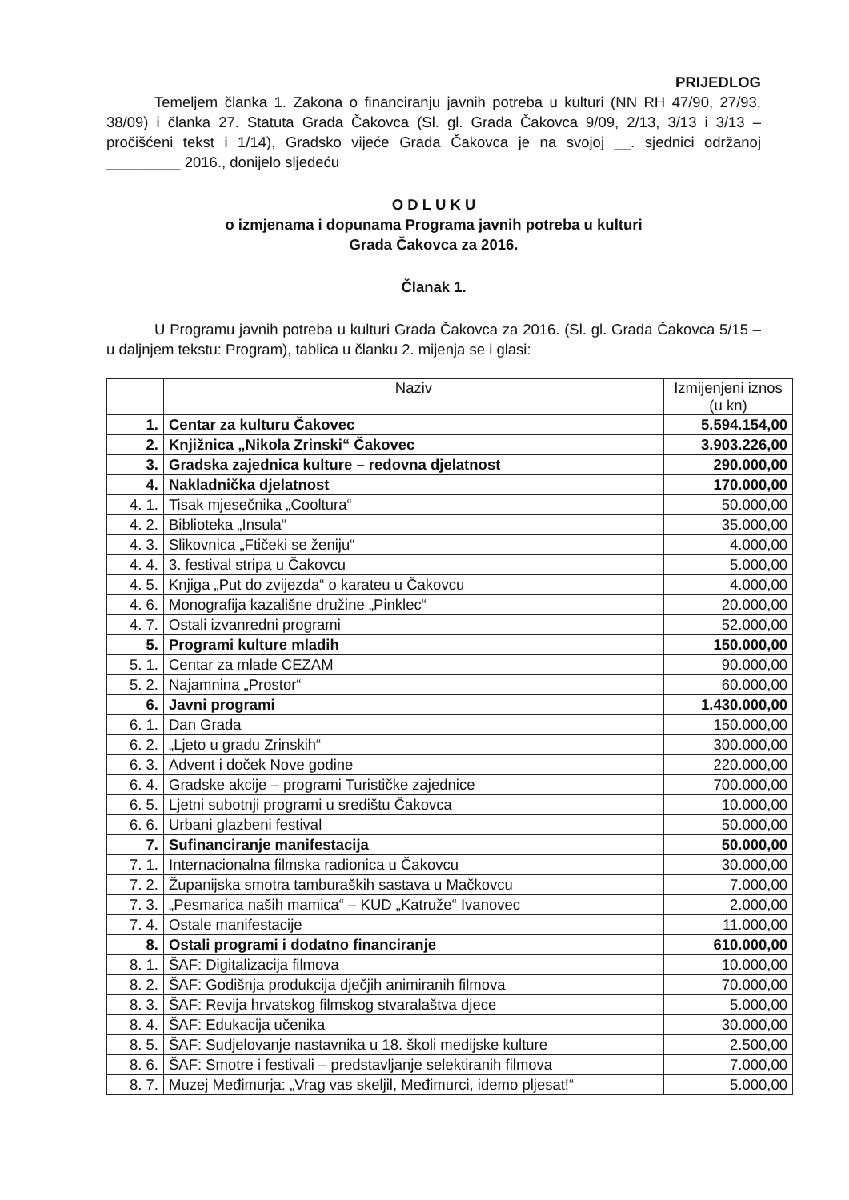PRIJEDLOG
Temeljem članka 1. Zakona o financiranju javnih potreba u kulturi (NN RH 47/90, 27/93, 38/09) i članka 27. Statuta Grada Čakovca (Sl. gl. Grada Čakovca 9/09, 2/13, 3/13 i 3/13 – pročišćeni tekst i 1/14), Gradsko vijeće Grada Čakovca je na svojoj __. sjednici održanoj _________ 2016., donijelo sljedeću
O D L U K U
o izmjenama i dopunama Programa javnih potreba u kulturi
Grada Čakovca za 2016.
Članak 1.
U Programu javnih potreba u kulturi Grada Čakovca za 2016. (Sl. gl. Grada Čakovca 5/15 – u daljnjem tekstu: Program), tablica u članku 2. mijenja se i glasi:
| | Naziv | Izmijenjeni iznos (u kn) |
| --- | --- | --- |
| 1. | Centar za kulturu Čakovec | 5.594.154,00 |
| 2. | Knjižnica „Nikola Zrinski“ Čakovec | 3.903.226,00 |
| 3. | Gradska zajednica kulture – redovna djelatnost | 290.000,00 |
| 4. | Nakladnička djelatnost | 170.000,00 |
| 4. 1. | Tisak mjesečnika „Cooltura“ | 50.000,00 |
| 4. 2. | Biblioteka „Insula“ | 35.000,00 |
| 4. 3. | Slikovnica „Ftičeki se ženiju“ | 4.000,00 |
| 4. 4. | 3. festival stripa u Čakovcu | 5.000,00 |
| 4. 5. | Knjiga „Put do zvijezda“ o karateu u Čakovcu | 4.000,00 |
| 4. 6. | Monografija kazališne družine „Pinklec“ | 20.000,00 |
| 4. 7. | Ostali izvanredni programi | 52.000,00 |
| 5. | Programi kulture mladih | 150.000,00 |
| 5. 1. | Centar za mlade CEZAM | 90.000,00 |
| 5. 2. | Najamnina „Prostor“ | 60.000,00 |
| 6. | Javni programi | 1.430.000,00 |
| 6. 1. | Dan Grada | 150.000,00 |
| 6. 2. | „Ljeto u gradu Zrinskih“ | 300.000,00 |
| 6. 3. | Advent i doček Nove godine | 220.000,00 |
| 6. 4. | Gradske akcije – programi Turističke zajednice | 700.000,00 |
| 6. 5. | Ljetni subotnji programi u središtu Čakovca | 10.000,00 |
| 6. 6. | Urbani glazbeni festival | 50.000,00 |
| 7. | Sufinanciranje manifestacija | 50.000,00 |
| 7. 1. | Internacionalna filmska radionica u Čakovcu | 30.000,00 |
| 7. 2. | Županijska smotra tamburaških sastava u Mačkovcu | 7.000,00 |
| 7. 3. | „Pesmarica naših mamica“ – KUD „Katruže“ Ivanovec | 2.000,00 |
| 7. 4. | Ostale manifestacije | 11.000,00 |
| 8. | Ostali programi i dodatno financiranje | 610.000,00 |
| 8. 1. | ŠAF: Digitalizacija filmova | 10.000,00 |
| 8. 2. | ŠAF: Godišnja produkcija dječjih animiranih filmova | 70.000,00 |
| 8. 3. | ŠAF: Revija hrvatskog filmskog stvaralaštva djece | 5.000,00 |
| 8. 4. | ŠAF: Edukacija učenika | 30.000,00 |
| 8. 5. | ŠAF: Sudjelovanje nastavnika u 18. školi medijske kulture | 2.500,00 |
| 8. 6. | ŠAF: Smotre i festivali – predstavljanje selektiranih filmova | 7.000,00 |
| 8. 7. | Muzej Međimurja: „Vrag vas skeljil, Međimurci, idemo pljesat!“ | 5.000,00 |